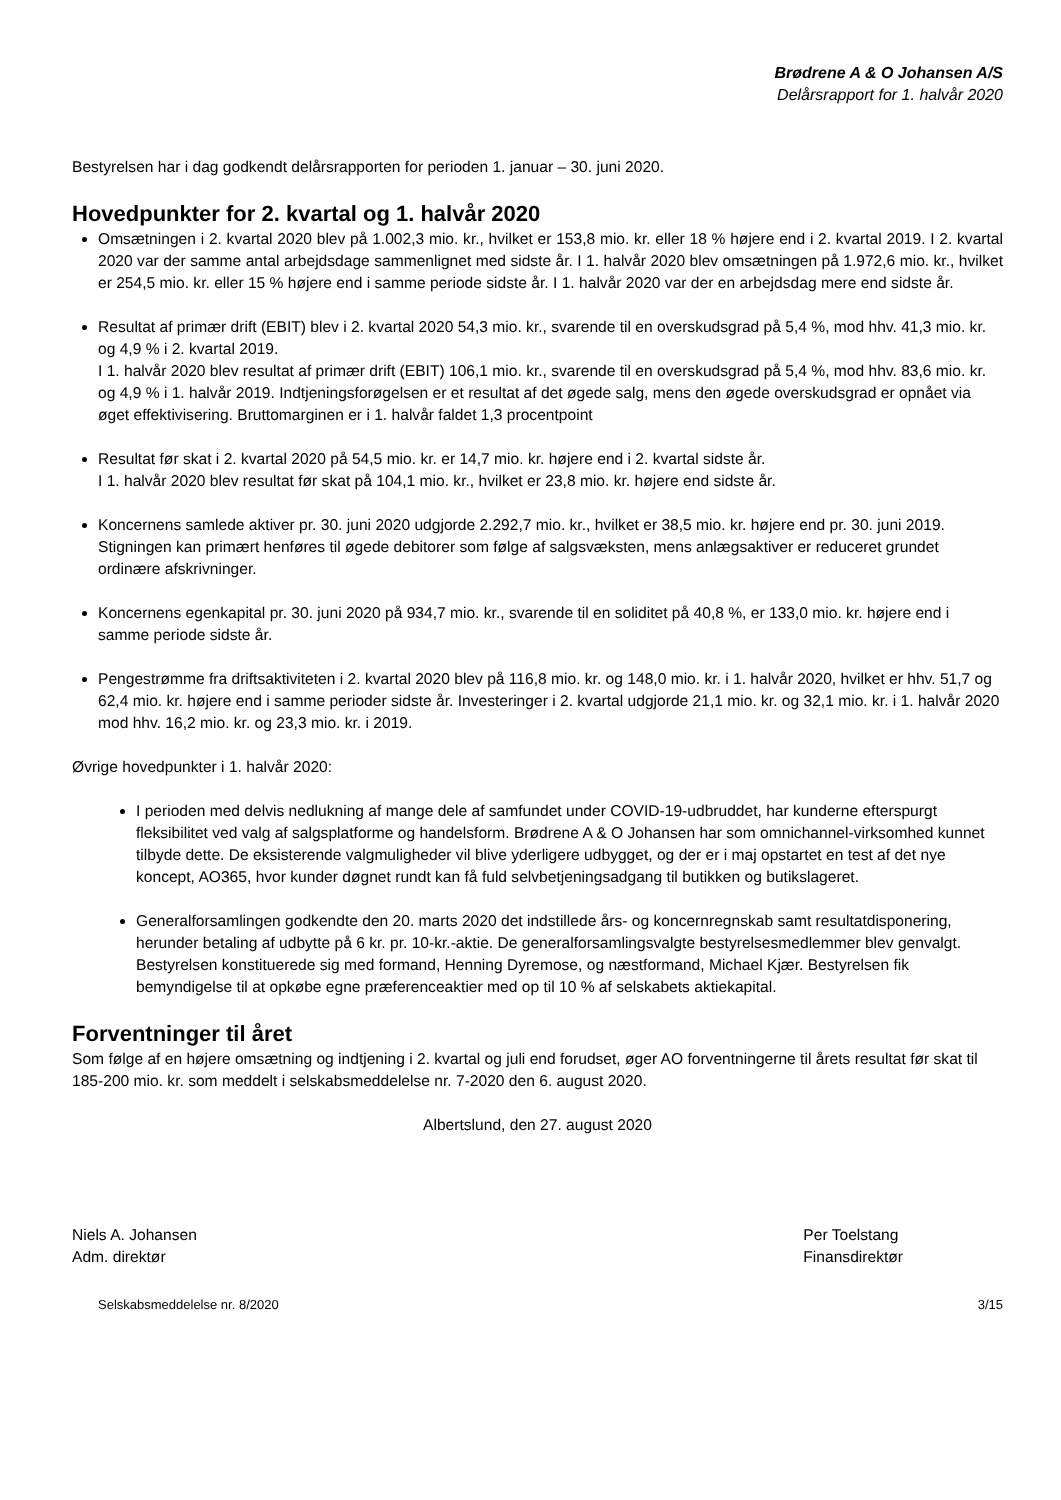Brødrene A & O Johansen A/S
Delårsrapport for 1. halvår 2020
Bestyrelsen har i dag godkendt delårsrapporten for perioden 1. januar – 30. juni 2020.
Hovedpunkter for 2. kvartal og 1. halvår 2020
Omsætningen i 2. kvartal 2020 blev på 1.002,3 mio. kr., hvilket er 153,8 mio. kr. eller 18 % højere end i 2. kvartal 2019. I 2. kvartal 2020 var der samme antal arbejdsdage sammenlignet med sidste år. I 1. halvår 2020 blev omsætningen på 1.972,6 mio. kr., hvilket er 254,5 mio. kr. eller 15 % højere end i samme periode sidste år. I 1. halvår 2020 var der en arbejdsdag mere end sidste år.
Resultat af primær drift (EBIT) blev i 2. kvartal 2020 54,3 mio. kr., svarende til en overskudsgrad på 5,4 %, mod hhv. 41,3 mio. kr. og 4,9 % i 2. kvartal 2019.
I 1. halvår 2020 blev resultat af primær drift (EBIT) 106,1 mio. kr., svarende til en overskudsgrad på 5,4 %, mod hhv. 83,6 mio. kr. og 4,9 % i 1. halvår 2019. Indtjeningsforøgelsen er et resultat af det øgede salg, mens den øgede overskudsgrad er opnået via øget effektivisering. Bruttomarginen er i 1. halvår faldet 1,3 procentpoint
Resultat før skat i 2. kvartal 2020 på 54,5 mio. kr. er 14,7 mio. kr. højere end i 2. kvartal sidste år.
I 1. halvår 2020 blev resultat før skat på 104,1 mio. kr., hvilket er 23,8 mio. kr. højere end sidste år.
Koncernens samlede aktiver pr. 30. juni 2020 udgjorde 2.292,7 mio. kr., hvilket er 38,5 mio. kr. højere end pr. 30. juni 2019. Stigningen kan primært henføres til øgede debitorer som følge af salgsvæksten, mens anlægsaktiver er reduceret grundet ordinære afskrivninger.
Koncernens egenkapital pr. 30. juni 2020 på 934,7 mio. kr., svarende til en soliditet på 40,8 %, er 133,0 mio. kr. højere end i samme periode sidste år.
Pengestrømme fra driftsaktiviteten i 2. kvartal 2020 blev på 116,8 mio. kr. og 148,0 mio. kr. i 1. halvår 2020, hvilket er hhv. 51,7 og 62,4 mio. kr. højere end i samme perioder sidste år. Investeringer i 2. kvartal udgjorde 21,1 mio. kr. og 32,1 mio. kr. i 1. halvår 2020 mod hhv. 16,2 mio. kr. og 23,3 mio. kr. i 2019.
Øvrige hovedpunkter i 1. halvår 2020:
I perioden med delvis nedlukning af mange dele af samfundet under COVID-19-udbruddet, har kunderne efterspurgt fleksibilitet ved valg af salgsplatforme og handelsform. Brødrene A & O Johansen har som omnichannel-virksomhed kunnet tilbyde dette. De eksisterende valgmuligheder vil blive yderligere udbygget, og der er i maj opstartet en test af det nye koncept, AO365, hvor kunder døgnet rundt kan få fuld selvbetjeningsadgang til butikken og butikslageret.
Generalforsamlingen godkendte den 20. marts 2020 det indstillede års- og koncernregnskab samt resultatdisponering, herunder betaling af udbytte på 6 kr. pr. 10-kr.-aktie. De generalforsamlingsvalgte bestyrelsesmedlemmer blev genvalgt. Bestyrelsen konstituerede sig med formand, Henning Dyremose, og næstformand, Michael Kjær. Bestyrelsen fik bemyndigelse til at opkøbe egne præferenceaktier med op til 10 % af selskabets aktiekapital.
Forventninger til året
Som følge af en højere omsætning og indtjening i 2. kvartal og juli end forudset, øger AO forventningerne til årets resultat før skat til 185-200 mio. kr. som meddelt i selskabsmeddelelse nr. 7-2020 den 6. august 2020.
Albertslund, den 27. august 2020
Niels A. Johansen
Adm. direktør
Per Toelstang
Finansdirektør
Selskabsmeddelelse nr. 8/2020 3/15